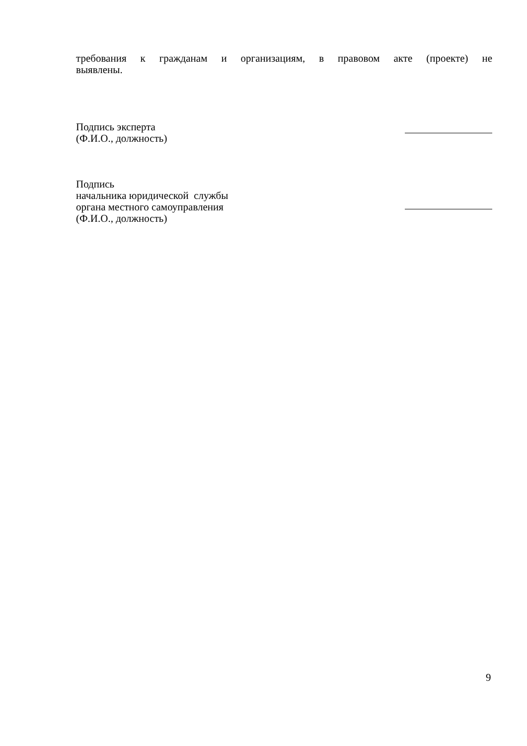требования к гражданам и организациям, в правовом акте (проекте) не
выявлены.
Подпись эксперта
(Ф.И.О., должность)
Подпись
начальника юридической службы
органа местного самоуправления
(Ф.И.О., должность)
9